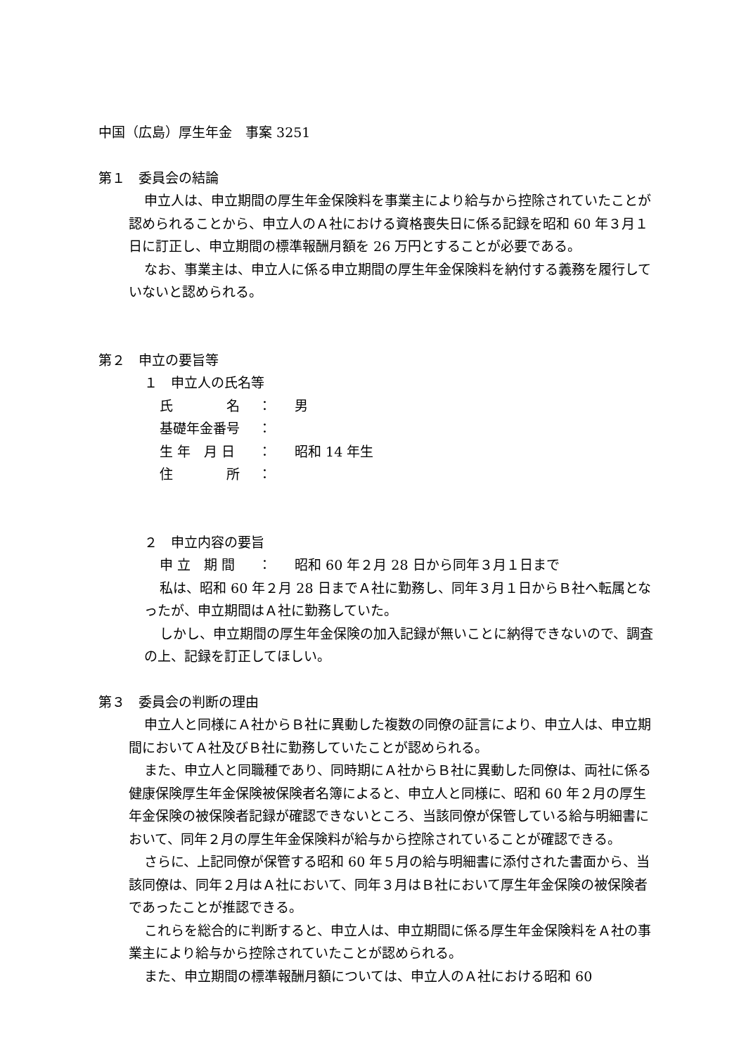中国（広島）厚生年金　事案 3251
第１　委員会の結論
申立人は、申立期間の厚生年金保険料を事業主により給与から控除されていたことが認められることから、申立人のＡ社における資格喪失日に係る記録を昭和 60 年３月１日に訂正し、申立期間の標準報酬月額を 26 万円とすることが必要である。
なお、事業主は、申立人に係る申立期間の厚生年金保険料を納付する義務を履行していないと認められる。
第２　申立の要旨等
１　申立人の氏名等
| 氏 名 | ： | 男 |
| 基礎年金番号 | ： | |
| 生 年 月 日 | ： | 昭和 14 年生 |
| 住 所 | ： | |
２　申立内容の要旨
| 申 立 期 間 | ： | 昭和 60 年２月 28 日から同年３月１日まで |
私は、昭和 60 年２月 28 日までＡ社に勤務し、同年３月１日からＢ社へ転属となったが、申立期間はＡ社に勤務していた。
しかし、申立期間の厚生年金保険の加入記録が無いことに納得できないので、調査の上、記録を訂正してほしい。
第３　委員会の判断の理由
申立人と同様にＡ社からＢ社に異動した複数の同僚の証言により、申立人は、申立期間においてＡ社及びＢ社に勤務していたことが認められる。
また、申立人と同職種であり、同時期にＡ社からＢ社に異動した同僚は、両社に係る健康保険厚生年金保険被保険者名簿によると、申立人と同様に、昭和 60 年２月の厚生年金保険の被保険者記録が確認できないところ、当該同僚が保管している給与明細書において、同年２月の厚生年金保険料が給与から控除されていることが確認できる。
さらに、上記同僚が保管する昭和 60 年５月の給与明細書に添付された書面から、当該同僚は、同年２月はＡ社において、同年３月はＢ社において厚生年金保険の被保険者であったことが推認できる。
これらを総合的に判断すると、申立人は、申立期間に係る厚生年金保険料をＡ社の事業主により給与から控除されていたことが認められる。
また、申立期間の標準報酬月額については、申立人のＡ社における昭和 60